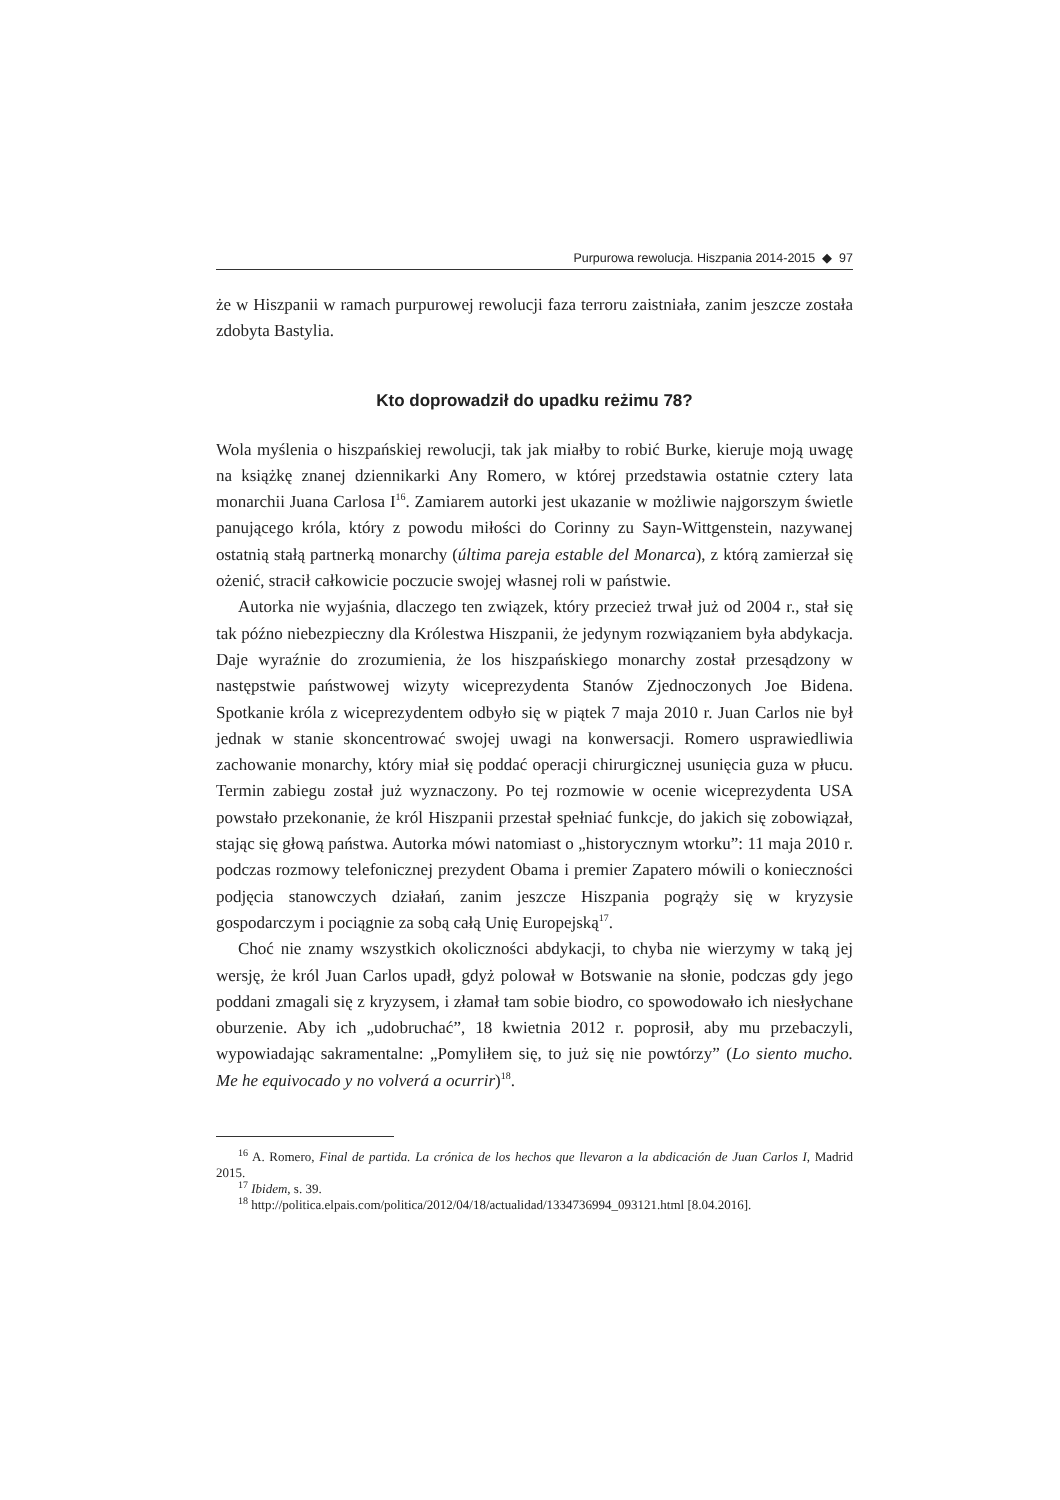Purpurowa rewolucja. Hiszpania 2014-2015 ◆ 97
że w Hiszpanii w ramach purpurowej rewolucji faza terroru zaistniała, zanim jeszcze została zdobyta Bastylia.
Kto doprowadził do upadku reżimu 78?
Wola myślenia o hiszpańskiej rewolucji, tak jak miałby to robić Burke, kieruje moją uwagę na książkę znanej dziennikarki Any Romero, w której przedstawia ostatnie cztery lata monarchii Juana Carlosa I<sup>16</sup>. Zamiarem autorki jest ukazanie w możliwie najgorszym świetle panującego króla, który z powodu miłości do Corinny zu Sayn-Wittgenstein, nazywanej ostatnią stałą partnerką monarchy (última pareja estable del Monarca), z którą zamierzał się ożenić, stracił całkowicie poczucie swojej własnej roli w państwie.
Autorka nie wyjaśnia, dlaczego ten związek, który przecież trwał już od 2004 r., stał się tak późno niebezpieczny dla Królestwa Hiszpanii, że jedynym rozwiązaniem była abdykacja. Daje wyraźnie do zrozumienia, że los hiszpańskiego monarchy został przesądzony w następstwie państwowej wizyty wiceprezydenta Stanów Zjednoczonych Joe Bidena. Spotkanie króla z wiceprezydentem odbyło się w piątek 7 maja 2010 r. Juan Carlos nie był jednak w stanie skoncentrować swojej uwagi na konwersacji. Romero usprawiedliwia zachowanie monarchy, który miał się poddać operacji chirurgicznej usunięcia guza w płucu. Termin zabiegu został już wyznaczony. Po tej rozmowie w ocenie wiceprezydenta USA powstało przekonanie, że król Hiszpanii przestał spełniać funkcje, do jakich się zobowiązał, stając się głową państwa. Autorka mówi natomiast o „historycznym wtorku”: 11 maja 2010 r. podczas rozmowy telefonicznej prezydent Obama i premier Zapatero mówili o konieczności podjęcia stanowczych działań, zanim jeszcze Hiszpania pogrąży się w kryzysie gospodarczym i pociągnie za sobą całą Unię Europejską<sup>17</sup>.
Choć nie znamy wszystkich okoliczności abdykacji, to chyba nie wierzymy w taką jej wersję, że król Juan Carlos upadł, gdyż polował w Botswanie na słonie, podczas gdy jego poddani zmagali się z kryzysem, i złamał tam sobie biodro, co spowodowało ich niesłychane oburzenie. Aby ich „udobruchać”, 18 kwietnia 2012 r. poprosił, aby mu przebaczyli, wypowiadając sakramentalne: „Pomyliłem się, to już się nie powtórzy” (Lo siento mucho. Me he equivocado y no volverá a ocurrir)<sup>18</sup>.
<sup>16</sup> A. Romero, Final de partida. La crónica de los hechos que llevaron a la abdicación de Juan Carlos I, Madrid 2015.
<sup>17</sup> Ibidem, s. 39.
<sup>18</sup> http://politica.elpais.com/politica/2012/04/18/actualidad/1334736994_093121.html [8.04.2016].